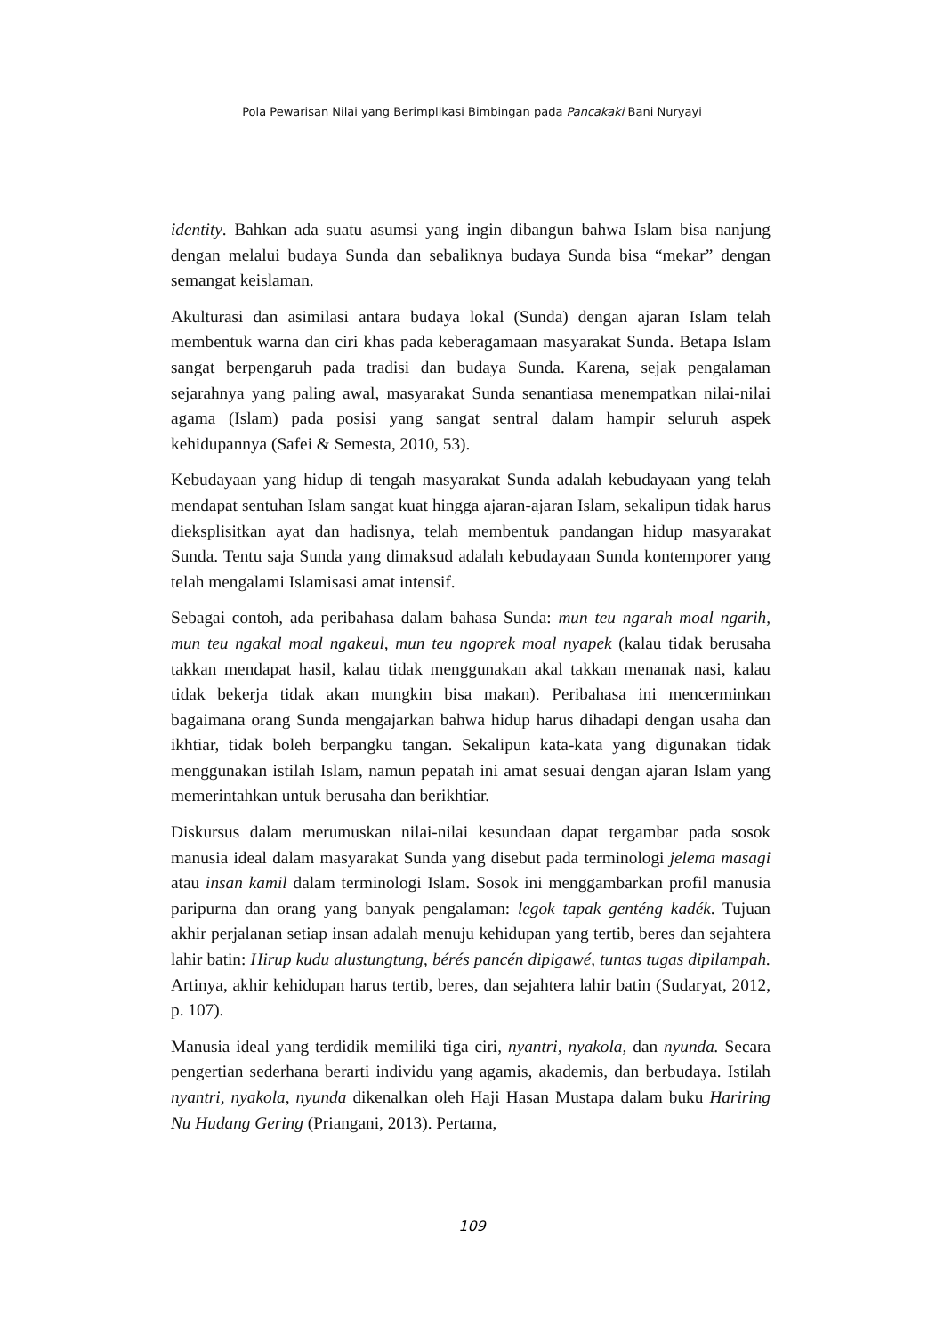Pola Pewarisan Nilai yang Berimplikasi Bimbingan pada Pancakaki Bani Nuryayi
identity. Bahkan ada suatu asumsi yang ingin dibangun bahwa Islam bisa nanjung dengan melalui budaya Sunda dan sebaliknya budaya Sunda bisa “mekar” dengan semangat keislaman.
Akulturasi dan asimilasi antara budaya lokal (Sunda) dengan ajaran Islam telah membentuk warna dan ciri khas pada keberagamaan masyarakat Sunda. Betapa Islam sangat berpengaruh pada tradisi dan budaya Sunda. Karena, sejak pengalaman sejarahnya yang paling awal, masyarakat Sunda senantiasa menempatkan nilai-nilai agama (Islam) pada posisi yang sangat sentral dalam hampir seluruh aspek kehidupannya (Safei & Semesta, 2010, 53).
Kebudayaan yang hidup di tengah masyarakat Sunda adalah kebudayaan yang telah mendapat sentuhan Islam sangat kuat hingga ajaran-ajaran Islam, sekalipun tidak harus dieksplisitkan ayat dan hadisnya, telah membentuk pandangan hidup masyarakat Sunda. Tentu saja Sunda yang dimaksud adalah kebudayaan Sunda kontemporer yang telah mengalami Islamisasi amat intensif.
Sebagai contoh, ada peribahasa dalam bahasa Sunda: mun teu ngarah moal ngarih, mun teu ngakal moal ngakeul, mun teu ngoprek moal nyapek (kalau tidak berusaha takkan mendapat hasil, kalau tidak menggunakan akal takkan menanak nasi, kalau tidak bekerja tidak akan mungkin bisa makan). Peribahasa ini mencerminkan bagaimana orang Sunda mengajarkan bahwa hidup harus dihadapi dengan usaha dan ikhtiar, tidak boleh berpangku tangan. Sekalipun kata-kata yang digunakan tidak menggunakan istilah Islam, namun pepatah ini amat sesuai dengan ajaran Islam yang memerintahkan untuk berusaha dan berikhtiar.
Diskursus dalam merumuskan nilai-nilai kesundaan dapat tergambar pada sosok manusia ideal dalam masyarakat Sunda yang disebut pada terminologi jelema masagi atau insan kamil dalam terminologi Islam. Sosok ini menggambarkan profil manusia paripurna dan orang yang banyak pengalaman: legok tapak genténg kadék. Tujuan akhir perjalanan setiap insan adalah menuju kehidupan yang tertib, beres dan sejahtera lahir batin: Hirup kudu alustungtung, bérés pancén dipigawé, tuntas tugas dipilampah. Artinya, akhir kehidupan harus tertib, beres, dan sejahtera lahir batin (Sudaryat, 2012, p. 107).
Manusia ideal yang terdidik memiliki tiga ciri, nyantri, nyakola, dan nyunda. Secara pengertian sederhana berarti individu yang agamis, akademis, dan berbudaya. Istilah nyantri, nyakola, nyunda dikenalkan oleh Haji Hasan Mustapa dalam buku Hariring Nu Hudang Gering (Priangani, 2013). Pertama,
109